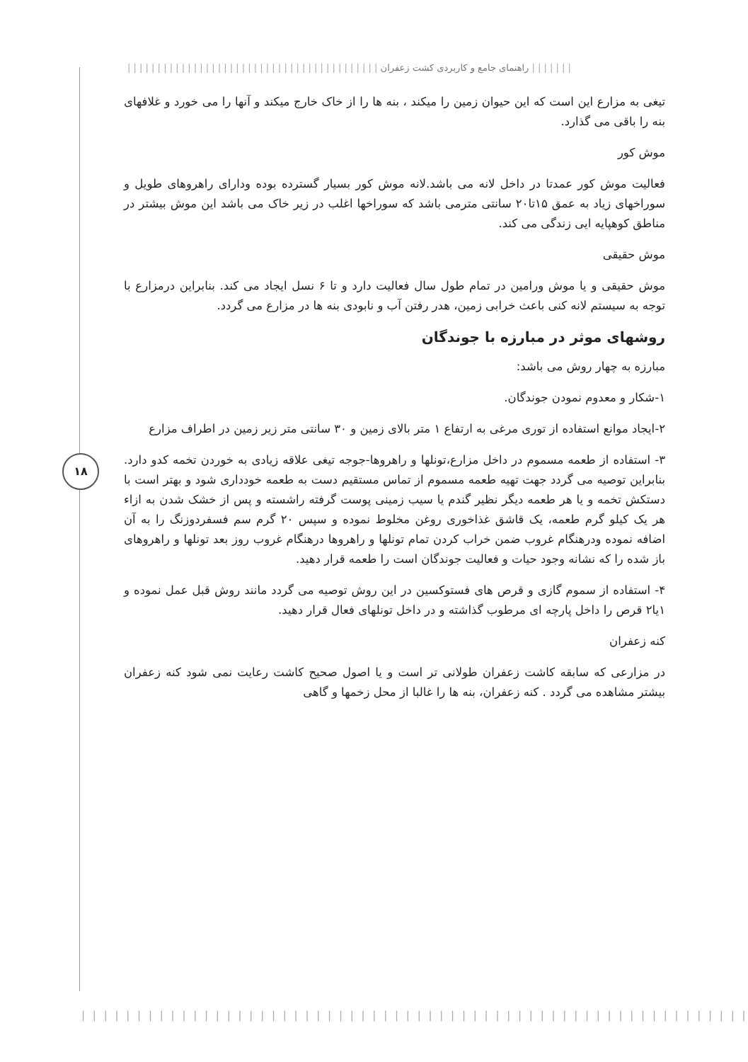| | | | | | | راهنمای جامع و کاربردی کشت زعفران | | | | | | | | | | | | | | | | | | | | | | | | | | | | | | | | | | | | | | | | | |
۱۸
تیغی به مزارع این است که این حیوان زمین را میکند ، بنه ها را از خاک خارج میکند و آنها را می خورد و غلافهای بنه را باقی می گذارد.
موش کور
فعالیت موش کور عمدتا در داخل لانه می باشد.لانه موش کور بسیار گسترده بوده ودارای راهروهای طویل و سوراخهای زیاد به عمق ۱۵تا۲۰ سانتی مترمی باشد که سوراخها اغلب در زیر خاک می باشد این موش بیشتر در مناطق کوهپایه ایی زندگی می کند.
موش حقیقی
موش حقیقی و یا موش ورامین در تمام طول سال فعالیت دارد و تا ۶ نسل ایجاد می کند. بنابراین درمزارع با توجه به سیستم لانه کنی باعث خرابی زمین، هدر رفتن آب و نابودی بنه ها در مزارع می گردد.
روشهای موثر در مبارزه با جوندگان
مبارزه به چهار روش می باشد:
۱-شکار و معدوم نمودن جوندگان.
۲-ایجاد موانع استفاده از توری مرغی به ارتفاع ۱ متر بالای زمین و ۳۰ سانتی متر زیر زمین در اطراف مزارع
۳- استفاده از طعمه مسموم در داخل مزارع،تونلها و راهروها-جوجه تیغی علاقه زیادی به خوردن تخمه کدو دارد. بنابراین توصیه می گردد جهت تهیه طعمه مسموم از تماس مستقیم دست به طعمه خودداری شود و بهتر است با دستکش تخمه و یا هر طعمه دیگر نظیر گندم یا سیب زمینی پوست گرفته راشسته و پس از خشک شدن به ازاء هر یک کیلو گرم طعمه، یک قاشق غذاخوری روغن مخلوط نموده و سپس ۲۰ گرم سم فسفردوزنگ را به آن اضافه نموده ودرهنگام غروب ضمن خراب کردن تمام تونلها و راهروها درهنگام غروب روز بعد تونلها و راهروهای باز شده را که نشانه وجود حیات و فعالیت جوندگان است را طعمه قرار دهید.
۴- استفاده از سموم گازی و قرص های فستوکسین در این روش توصیه می گردد مانند روش قبل عمل نموده و ۱یا۲ قرص را داخل پارچه ای مرطوب گذاشته و در داخل تونلهای فعال قرار دهید.
کنه زعفران
در مزارعی که سابقه کاشت زعفران طولانی تر است و یا اصول صحیح کاشت رعایت نمی شود کنه زعفران بیشتر مشاهده می گردد . کنه زعفران، بنه ها را غالبا از محل زخمها و گاهی
| | | | | | | | | | | | | | | | | | | | | | | | | | | | | | | | | | | | | | | | | | | | | | | | | | | | | | | | | | | | | | | | | | | | | | | | |